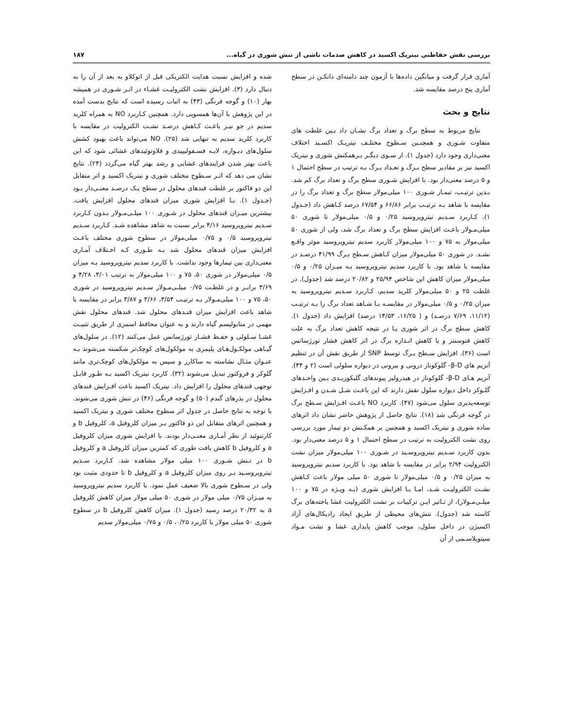بررسی نقش حفاظتی نیتریک اکسید در کاهش صدمات ناشی از تنش شوری در گیاه... ۱۸۷
آماری قرار گرفت و میانگین داده‌ها با آزمون چند دامنه‌ای دانکـن در سطح آماری پنج درصد مقایسه شد.
نتایج و بحث
نتایج مربوط به سطح برگ و تعداد برگ نشـان داد بـین غلظت های متفاوت شـوری و همچنـین سـطوح مختلـف نیتریـک اکسـید اختلاف معنی‌داری وجود دارد (جدول ۱). از سـوی دیگـر بـرهمکنش شوری و نیتریک اکسید نیز بر مقادیر سطح بـرگ و تعـداد بـرگ بـه ترتیب در سطح احتمال ۱ و ۵ درصد معنی‌دار بود. با افزایش شـوری سطح برگ و تعداد برگ کم شد. بـدین ترتیـب، تیمـار شـوری ۱۰۰ میلی‌مولار سطح برگ و تعداد برگ را در مقایسه با شاهد بـه ترتیـب برابر ۶۶/۸۶ و ۶۷/۵۴ درصد کـاهش داد (جـدول ۱). کـاربرد سـدیم نیتروپروسید ۰/۲۵ و ۰/۵ میلی‌مولار تا شوری ۵۰ میلی‌مـولار باعـث افزایش سطح برگ و تعداد برگ شد، ولی از شوری ۵۰ میلی‌مولار به ۷۵ و ۱۰۰ میلی‌مولار کاربرد سدیم نیتروپروسید موثر واقـع نشـد. در شوری ۵۰ میلی‌مولار میزان کـاهش سـطح بـرگ ۴۱/۹۹ درصـد در مقایسه با شاهد بود. با کاربرد سدیم نیتروپروسید بـه میـزان ۰/۲۵ و ۰/۵ میلی‌مولار میزان کاهش این شاخص ۲۵/۹۴ و ۲۰/۸۲ درصد شد (جدول). در غلظت ۲۵ و ۵۰ میلی‌مولار کلرید سدیم، کـاربرد سـدیم نیتروپروسید به میزان ۰/۲۵ و ۰/۵ میلی‌مولار در مقایسـه بـا شـاهد تعداد برگ را بـه ترتیـب (۱۱/۱۲، ۷/۶۹ درصـد) و ( ۱۶/۲۵، ۱۴/۵۳ درصد) افزایش داد (جدول ۱). کاهش سطح برگ در اثر شوری یـا در نتیجه کاهش تعداد برگ به علت کاهش فتوسنتز و یا کاهش انـدازه برگ در اثر کاهش فشار تورژسانس است (۳۶). افزایش سـطح بـرگ توسط SNP از طریق نقش آن در تنظیم آنزیم های β-D- گلوکوناز درونی و بیرونی در دیواره سلولی است (۲ و ۴۴). آنزیم هـای β-D- گلوکوناز در هیدرولیز پیوندهای گلیکوزیـدی بـین واحـدهای گلـوکز داخل دیواره سلول نقش دارند که این باعـث شـل شـدن و افـزایش توسعه‌پذیری سلول می‌شود (۴۷). کاربرد NO باعـث افـزایش سـطح برگ در گوجه فرنگی شد (۱۸). نتایج حاصل از پژوهش حاضر نشان داد اثرهای ساده شوری و نیتریک اکسید و همچنین بر همکـنش دو تیمار مورد بررسی روی نشت الکترولیت به ترتیب در سطح احتمال ۱ و ۵ درصد معنی‌دار بود. بدون کاربرد سـدیم نیتروپروسـید در شـوری ۱۰۰ میلی‌مولار میزان نشت الکترولیت ۲/۹۴ برابر در مقایسه با شاهد بود. با کاربرد سدیم نیتروپروسید به میزان ۰/۲۵ و ۰/۵ میلی‌مولار تا شوری ۵۰ میلی مولار باعث کـاهش نشـت الکترولیـت شـد، امـا بـا افزایش شوری (بـه ویـژه در ۷۵ و ۱۰۰ میلـی‌مـولار)، از تـاثیر ایـن ترکیبات بر نشت الکترولیت غشا یاخته‌های برگ کاسته شد (جدول). تنش‌های محیطی از طریق ایجاد رادیکال‌های آزاد اکسیژن در داخل سلول، موجب کاهش پایداری غشا و نشت مـواد سیتوپلاسـمی از آن
شده و افزایش نسبت هدایت الکتریکی قبل از اتوکلاو به بعد از آن را به دنبال دارد (۳). افزایش نشت الکترولیـت غشـاء در اثـر شـوری در همیشه بهار (۱۰) و گوجه فرنگی (۴۳) به اثبات رسیده است که نتایج بدست آمده در این پژوهش با آن‌ها همسویی دارد. همچنین کـاربرد NO به همراه کلرید سدیم در جو نیـز باعـث کـاهش درصـد نشـت الکترولیت در مقایسه با کاربرد کلرید سدیم به تنهایی شد (۲۵). NO می‌تواند باعث بهبود کشش سلول‌های دیـواره، لایـه فسـفولیپیدی و فلاونوئیدهای غشائی شود که این باعث بهتر شدن فرایندهای غشایی و رشد بهتر گیاه می‌گردد (۲۴). نتایج نشان می دهد که اثـر سـطوح مختلف شوری و نیتریک اکسید و اثر متقابل این دو فاکتور بر غلظت قندهای محلول در سطح یـک درصـد معنـی‌دار بـود (جـدول ۱). بـا افزایش شوری میزان قندهای محلول افزایش یافت. بیشترین میـزان قندهای محلول در شـوری ۱۰۰ میلـی‌مـولار بـدون کـاربرد سـدیم نیتروپروسید ۴/۱۶ برابر نسبت به شاهد مشاهده شـد. کـاربرد سـدیم نیتروپروسید ۰/۵ و ۰/۷۵ میلی‌مولار در سطوح شوری مختلف باعـث افزایش میزان قندهای محلول شد بـه طـوری کـه اخـتلاف آمـاری معنی‌داری بین تیمارها وجود نداشت. با کاربرد سدیم نیتروپروسید بـه میزان ۰/۵ میلی‌مولار در شوری ۵۰، ۷۵ و ۱۰۰ میلی‌مولار به ترتیب ۴/۰۱، ۴/۲۸ و ۳/۶۹ برابـر و در غلظـت ۰/۷۵ میلـی‌مـولار سـدیم نیتروپروسید در شوری ۵۰، ۷۵ و ۱۰۰ میلی‌مـولار بـه ترتیـب ۳/۵۴، ۳/۶۶ و ۳/۸۷ برابر در مقایسه با شاهد باعث افزایش میزان قنـدهای محلول شد. قندهای محلول نقش مهمی در متابولیسم گیاه دارند و به عنوان محافظ اسمزی از طریق تثبیـت غشـا سـلولی و حفـظ فشـار تورژسانس عمل می‌کنند (۱۲). در سلول‌های گیـاهی مولکـول‌هـای پلیمری به مولکول‌های کوچک‌تر شکسته می‌شوند بـه عنـوان مثـال نشاسته به ساکارز و سپس به مولکول‌های کوچک‌تری مانند گلوکز و فروکتوز تبدیل می‌شوند (۳۲). کاربرد نیتریک اکسید بـه طـور قابـل توجهی قندهای محلول را افزایش داد. نیتریک اکسید باعث افـزایش قندهای محلول در بذرهای گندم (۵۰) و گوجه فرنگی (۴۶) در تنش شوری می‌شوند. با توجه به نتایج حاصل در جدول اثر سطوح مختلف شوری و نیتریک اکسید و همچنین اثرهای متقابل این دو فاکتور بـر میزان کلروفیل a، کلروفیل b و کارتنوئید از نظر آمـاری معنـی‌دار بودند. با افزایش شوری میزان کلروفیل a و کلروفیل b کاهش یافت طوری که کمترین میزان کلروفیل a و کلروفیل b در تـنش شـوری ۱۰۰ میلی مولار مشاهده شد. کـاربرد سـدیم نیتروپروسـید بـر روی میزان کلروفیل a و کلروفیل b تا حدودی مثبت بود ولی در سـطوح شوری بالا ضعیف عمل نمود. با کاربرد سدیم نیتروپروسید به میـزان ۰/۷۵ میلی مولار در شوری ۵۰ میلی مولار میزان کاهش کلروفیل a به ۲۰/۳۲ درصد رسید (جدول ۱). میزان کاهش کلروفیل b در سطوح شوری ۵۰ میلی مولار با کاربرد ۰/۲۵، ۰/۵ و ۰/۷۵ میلی‌مولار سدیم